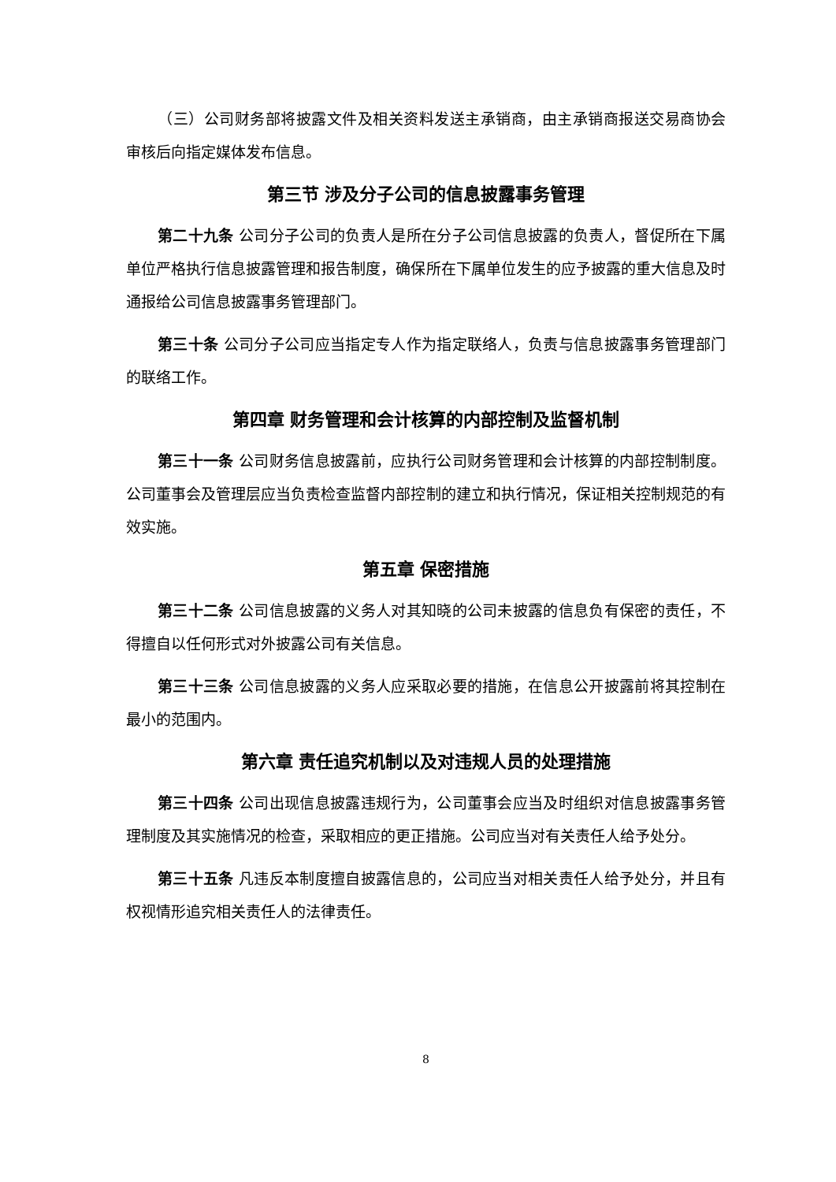（三）公司财务部将披露文件及相关资料发送主承销商，由主承销商报送交易商协会审核后向指定媒体发布信息。
第三节 涉及分子公司的信息披露事务管理
第二十九条 公司分子公司的负责人是所在分子公司信息披露的负责人，督促所在下属单位严格执行信息披露管理和报告制度，确保所在下属单位发生的应予披露的重大信息及时通报给公司信息披露事务管理部门。
第三十条 公司分子公司应当指定专人作为指定联络人，负责与信息披露事务管理部门的联络工作。
第四章 财务管理和会计核算的内部控制及监督机制
第三十一条 公司财务信息披露前，应执行公司财务管理和会计核算的内部控制制度。公司董事会及管理层应当负责检查监督内部控制的建立和执行情况，保证相关控制规范的有效实施。
第五章 保密措施
第三十二条 公司信息披露的义务人对其知晓的公司未披露的信息负有保密的责任，不得擅自以任何形式对外披露公司有关信息。
第三十三条 公司信息披露的义务人应采取必要的措施，在信息公开披露前将其控制在最小的范围内。
第六章 责任追究机制以及对违规人员的处理措施
第三十四条 公司出现信息披露违规行为，公司董事会应当及时组织对信息披露事务管理制度及其实施情况的检查，采取相应的更正措施。公司应当对有关责任人给予处分。
第三十五条 凡违反本制度擅自披露信息的，公司应当对相关责任人给予处分，并且有权视情形追究相关责任人的法律责任。
8